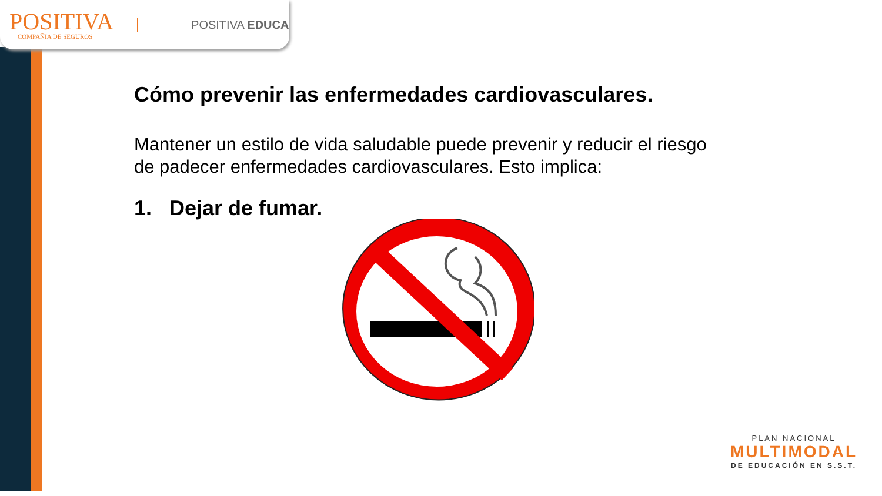POSITIVA
COMPAÑIA DE SEGUROS
POSITIVA EDUCA
Cómo prevenir las enfermedades cardiovasculares.
Mantener un estilo de vida saludable puede prevenir y reducir el riesgo de padecer enfermedades cardiovasculares. Esto implica:
1. Dejar de fumar.
PLAN NACIONAL
MULTIMODAL
DE EDUCACIÓN EN S.S.T.